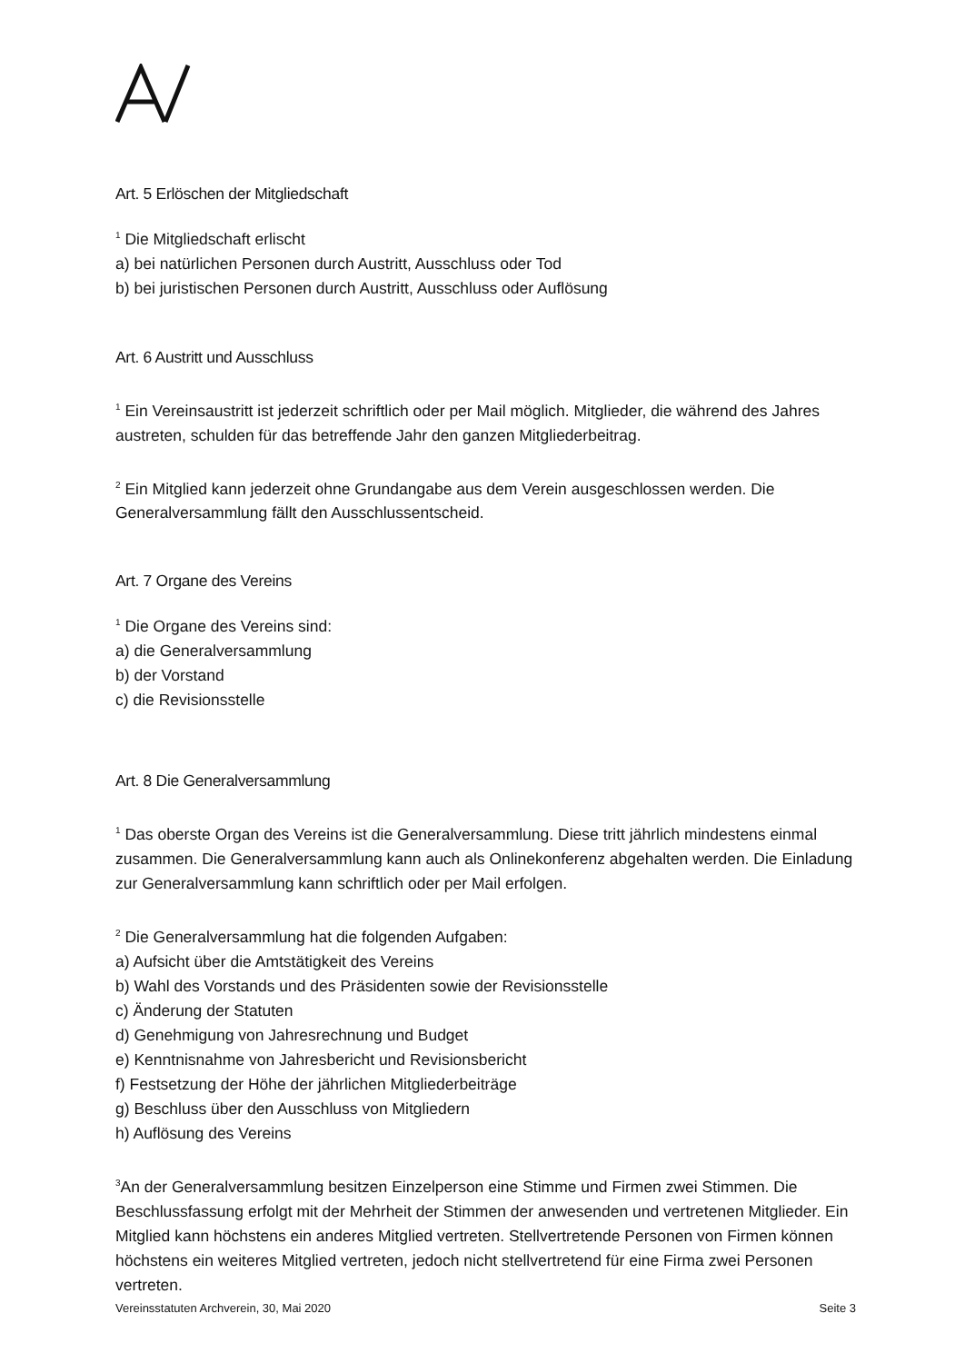Art. 5 Erlöschen der Mitgliedschaft
<sup>1</sup> Die Mitgliedschaft erlischt
a) bei natürlichen Personen durch Austritt, Ausschluss oder Tod
b) bei juristischen Personen durch Austritt, Ausschluss oder Auflösung
Art. 6 Austritt und Ausschluss
<sup>1</sup> Ein Vereinsaustritt ist jederzeit schriftlich oder per Mail möglich. Mitglieder, die während des Jahres austreten, schulden für das betreffende Jahr den ganzen Mitgliederbeitrag.
<sup>2</sup> Ein Mitglied kann jederzeit ohne Grundangabe aus dem Verein ausgeschlossen werden. Die Generalversammlung fällt den Ausschlussentscheid.
Art. 7 Organe des Vereins
<sup>1</sup> Die Organe des Vereins sind:
a) die Generalversammlung
b) der Vorstand
c) die Revisionsstelle
Art. 8 Die Generalversammlung
<sup>1</sup> Das oberste Organ des Vereins ist die Generalversammlung. Diese tritt jährlich mindestens einmal zusammen. Die Generalversammlung kann auch als Onlinekonferenz abgehalten werden. Die Einladung zur Generalversammlung kann schriftlich oder per Mail erfolgen.
<sup>2</sup> Die Generalversammlung hat die folgenden Aufgaben:
a) Aufsicht über die Amtstätigkeit des Vereins
b) Wahl des Vorstands und des Präsidenten sowie der Revisionsstelle
c) Änderung der Statuten
d) Genehmigung von Jahresrechnung und Budget
e) Kenntnisnahme von Jahresbericht und Revisionsbericht
f) Festsetzung der Höhe der jährlichen Mitgliederbeiträge
g) Beschluss über den Ausschluss von Mitgliedern
h) Auflösung des Vereins
<sup>3</sup> An der Generalversammlung besitzen Einzelperson eine Stimme und Firmen zwei Stimmen. Die Beschlussfassung erfolgt mit der Mehrheit der Stimmen der anwesenden und vertretenen Mitglieder. Ein Mitglied kann höchstens ein anderes Mitglied vertreten. Stellvertretende Personen von Firmen können höchstens ein weiteres Mitglied vertreten, jedoch nicht stellvertretend für eine Firma zwei Personen vertreten.
Vereinsstatuten Archverein, 30, Mai 2020 Seite 3